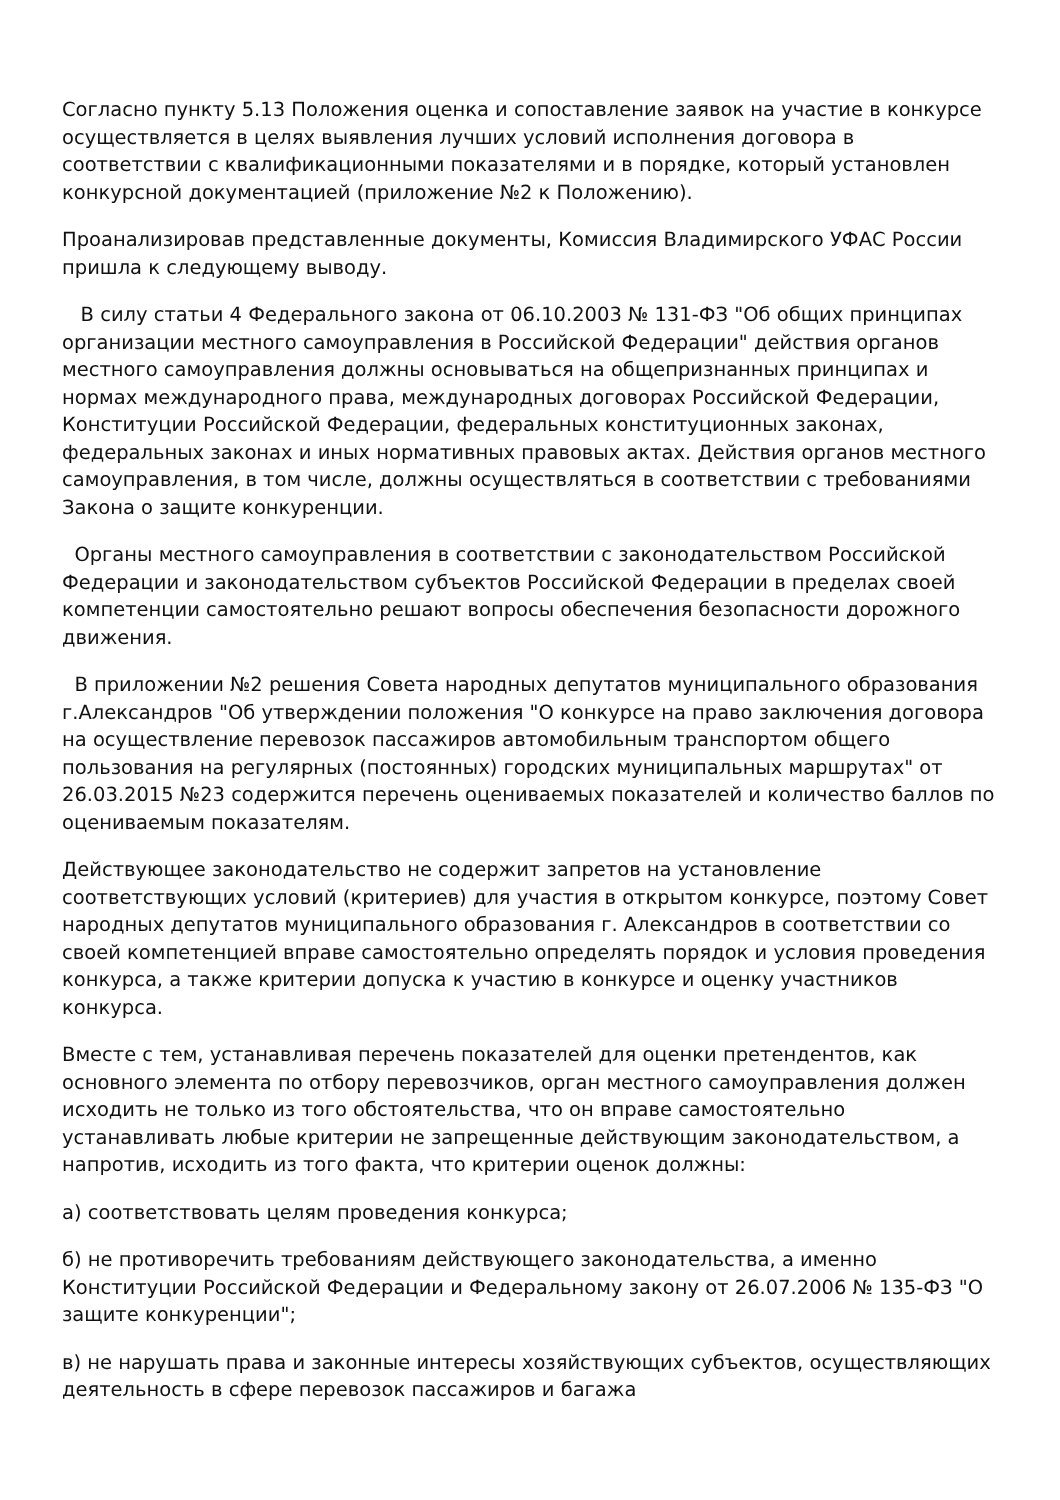Согласно пункту 5.13 Положения оценка и сопоставление заявок на участие в конкурсе осуществляется в целях выявления лучших условий исполнения договора в соответствии с квалификационными показателями и в порядке, который установлен конкурсной документацией (приложение №2 к Положению).
Проанализировав представленные документы, Комиссия Владимирского УФАС России пришла к следующему выводу.
В силу статьи 4 Федерального закона от 06.10.2003 № 131-ФЗ "Об общих принципах организации местного самоуправления в Российской Федерации" действия органов местного самоуправления должны основываться на общепризнанных принципах и нормах международного права, международных договорах Российской Федерации, Конституции Российской Федерации, федеральных конституционных законах, федеральных законах и иных нормативных правовых актах. Действия органов местного самоуправления, в том числе, должны осуществляться в соответствии с требованиями Закона о защите конкуренции.
Органы местного самоуправления в соответствии с законодательством Российской Федерации и законодательством субъектов Российской Федерации в пределах своей компетенции самостоятельно решают вопросы обеспечения безопасности дорожного движения.
В приложении №2 решения Совета народных депутатов муниципального образования г.Александров "Об утверждении положения "О конкурсе на право заключения договора на осуществление перевозок пассажиров автомобильным транспортом общего пользования на регулярных (постоянных) городских муниципальных маршрутах" от 26.03.2015 №23 содержится перечень оцениваемых показателей и количество баллов по оцениваемым показателям.
Действующее законодательство не содержит запретов на установление соответствующих условий (критериев) для участия в открытом конкурсе, поэтому Совет народных депутатов муниципального образования г. Александров в соответствии со своей компетенцией вправе самостоятельно определять порядок и условия проведения конкурса, а также критерии допуска к участию в конкурсе и оценку участников конкурса.
Вместе с тем, устанавливая перечень показателей для оценки претендентов, как основного элемента по отбору перевозчиков, орган местного самоуправления должен исходить не только из того обстоятельства, что он вправе самостоятельно устанавливать любые критерии не запрещенные действующим законодательством, а напротив, исходить из того факта, что критерии оценок должны:
а) соответствовать целям проведения конкурса;
б) не противоречить требованиям действующего законодательства, а именно Конституции Российской Федерации и Федеральному закону от 26.07.2006 № 135-ФЗ "О защите конкуренции";
в) не нарушать права и законные интересы хозяйствующих субъектов, осуществляющих деятельность в сфере перевозок пассажиров и багажа